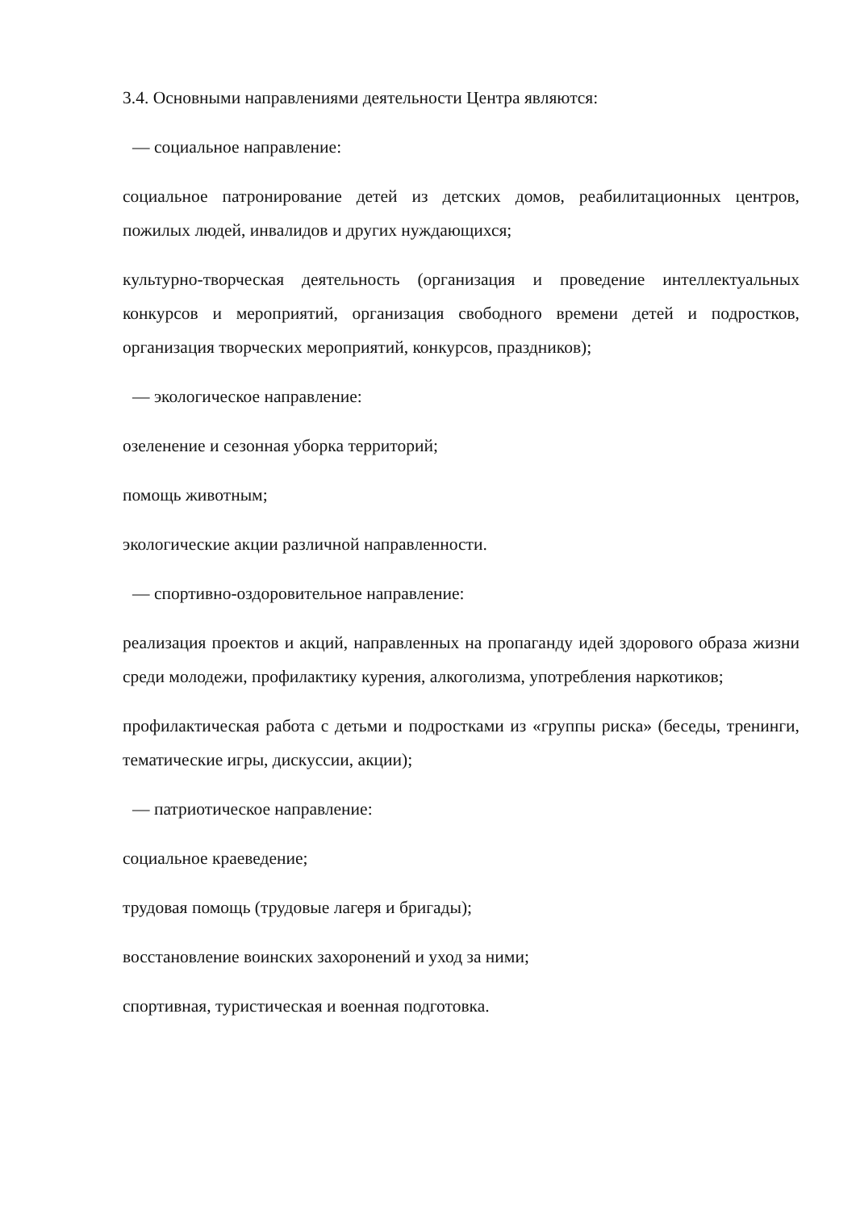3.4. Основными направлениями деятельности Центра являются:
— социальное направление:
социальное патронирование детей из детских домов, реабилитационных центров, пожилых людей, инвалидов и других нуждающихся;
культурно-творческая деятельность (организация и проведение интеллектуальных конкурсов и мероприятий, организация свободного времени детей и подростков, организация творческих мероприятий, конкурсов, праздников);
— экологическое направление:
озеленение и сезонная уборка территорий;
помощь животным;
экологические акции различной направленности.
— спортивно-оздоровительное направление:
реализация проектов и акций, направленных на пропаганду идей здорового образа жизни среди молодежи, профилактику курения, алкоголизма, употребления наркотиков;
профилактическая работа с детьми и подростками из «группы риска» (беседы, тренинги, тематические игры, дискуссии, акции);
— патриотическое направление:
социальное краеведение;
трудовая помощь (трудовые лагеря и бригады);
восстановление воинских захоронений и уход за ними;
спортивная, туристическая и военная подготовка.